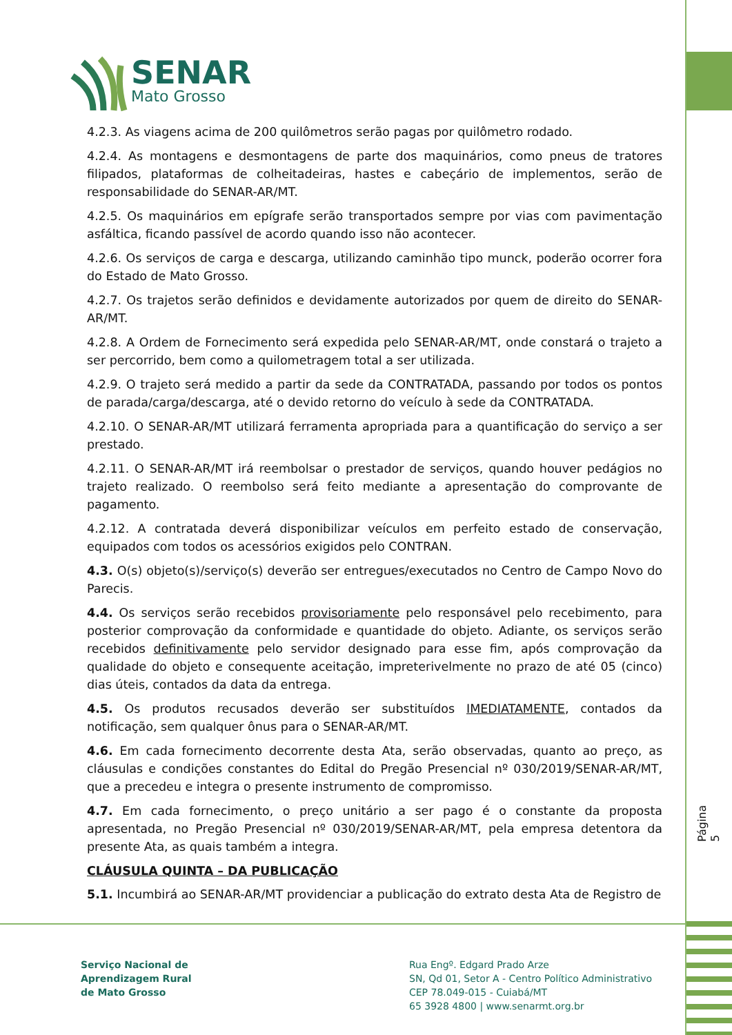SENAR
Mato Grosso
4.2.3. As viagens acima de 200 quilômetros serão pagas por quilômetro rodado.
4.2.4. As montagens e desmontagens de parte dos maquinários, como pneus de tratores filipados, plataformas de colheitadeiras, hastes e cabeçário de implementos, serão de responsabilidade do SENAR-AR/MT.
4.2.5. Os maquinários em epígrafe serão transportados sempre por vias com pavimentação asfáltica, ficando passível de acordo quando isso não acontecer.
4.2.6. Os serviços de carga e descarga, utilizando caminhão tipo munck, poderão ocorrer fora do Estado de Mato Grosso.
4.2.7. Os trajetos serão definidos e devidamente autorizados por quem de direito do SENAR-AR/MT.
4.2.8. A Ordem de Fornecimento será expedida pelo SENAR-AR/MT, onde constará o trajeto a ser percorrido, bem como a quilometragem total a ser utilizada.
4.2.9. O trajeto será medido a partir da sede da CONTRATADA, passando por todos os pontos de parada/carga/descarga, até o devido retorno do veículo à sede da CONTRATADA.
4.2.10. O SENAR-AR/MT utilizará ferramenta apropriada para a quantificação do serviço a ser prestado.
4.2.11. O SENAR-AR/MT irá reembolsar o prestador de serviços, quando houver pedágios no trajeto realizado. O reembolso será feito mediante a apresentação do comprovante de pagamento.
4.2.12. A contratada deverá disponibilizar veículos em perfeito estado de conservação, equipados com todos os acessórios exigidos pelo CONTRAN.
4.3. O(s) objeto(s)/serviço(s) deverão ser entregues/executados no Centro de Campo Novo do Parecis.
4.4. Os serviços serão recebidos provisoriamente pelo responsável pelo recebimento, para posterior comprovação da conformidade e quantidade do objeto. Adiante, os serviços serão recebidos definitivamente pelo servidor designado para esse fim, após comprovação da qualidade do objeto e consequente aceitação, impreterivelmente no prazo de até 05 (cinco) dias úteis, contados da data da entrega.
4.5. Os produtos recusados deverão ser substituídos IMEDIATAMENTE, contados da notificação, sem qualquer ônus para o SENAR-AR/MT.
4.6. Em cada fornecimento decorrente desta Ata, serão observadas, quanto ao preço, as cláusulas e condições constantes do Edital do Pregão Presencial nº 030/2019/SENAR-AR/MT, que a precedeu e integra o presente instrumento de compromisso.
4.7. Em cada fornecimento, o preço unitário a ser pago é o constante da proposta apresentada, no Pregão Presencial nº 030/2019/SENAR-AR/MT, pela empresa detentora da presente Ata, as quais também a integra.
CLÁUSULA QUINTA – DA PUBLICAÇÃO
5.1. Incumbirá ao SENAR-AR/MT providenciar a publicação do extrato desta Ata de Registro de
Página 5
Serviço Nacional de
Aprendizagem Rural
de Mato Grosso
Rua Engº. Edgard Prado Arze
SN, Qd 01, Setor A - Centro Político Administrativo
CEP 78.049-015 - Cuiabá/MT
65 3928 4800 | www.senarmt.org.br